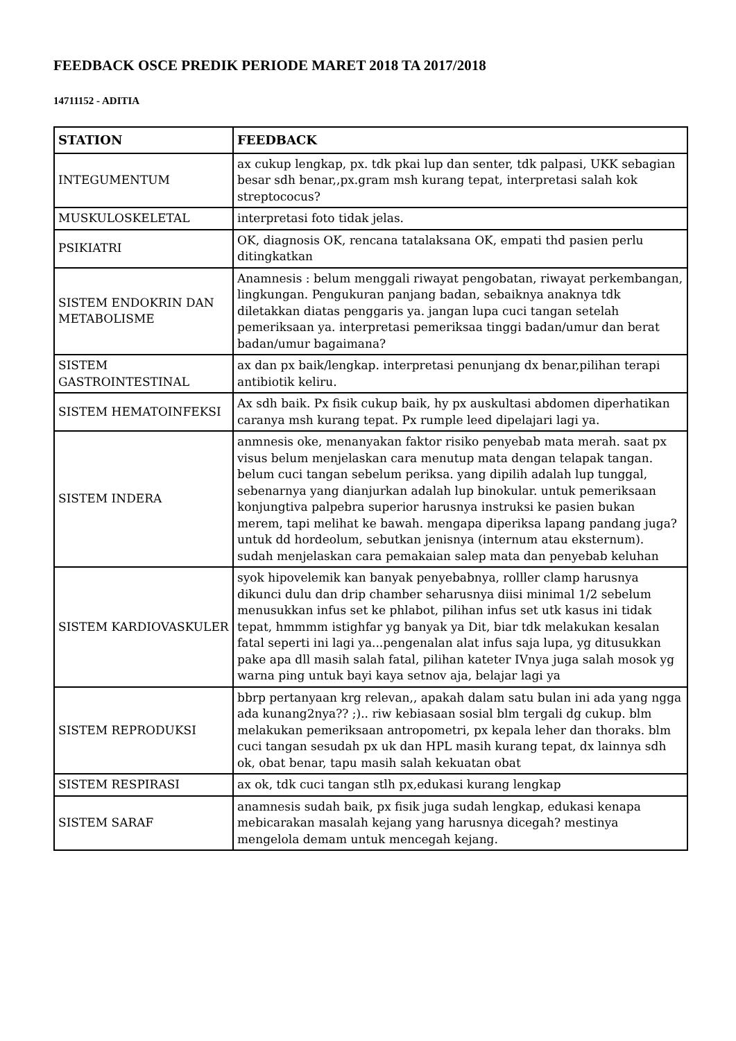FEEDBACK OSCE PREDIK PERIODE MARET 2018 TA 2017/2018
14711152 - ADITIA
| STATION | FEEDBACK |
| --- | --- |
| INTEGUMENTUM | ax cukup lengkap, px. tdk pkai lup dan senter, tdk palpasi, UKK sebagian besar sdh benar,,px.gram msh kurang tepat, interpretasi salah kok streptococus? |
| MUSKULOSKELETAL | interpretasi foto tidak jelas. |
| PSIKIATRI | OK, diagnosis OK, rencana tatalaksana OK, empati thd pasien perlu ditingkatkan |
| SISTEM ENDOKRIN DAN METABOLISME | Anamnesis : belum menggali riwayat pengobatan, riwayat perkembangan, lingkungan. Pengukuran panjang badan, sebaiknya anaknya tdk diletakkan diatas penggaris ya. jangan lupa cuci tangan setelah pemeriksaan ya. interpretasi pemeriksaa tinggi badan/umur dan berat badan/umur bagaimana? |
| SISTEM GASTROINTESTINAL | ax dan px baik/lengkap. interpretasi penunjang dx benar,pilihan terapi antibiotik keliru. |
| SISTEM HEMATOINFEKSI | Ax sdh baik. Px fisik cukup baik, hy px auskultasi abdomen diperhatikan caranya msh kurang tepat. Px rumple leed dipelajari lagi ya. |
| SISTEM INDERA | anmnesis oke, menanyakan faktor risiko penyebab mata merah. saat px visus belum menjelaskan cara menutup mata dengan telapak tangan. belum cuci tangan sebelum periksa. yang dipilih adalah lup tunggal, sebenarnya yang dianjurkan adalah lup binokular. untuk pemeriksaan konjungtiva palpebra superior harusnya instruksi ke pasien bukan merem, tapi melihat ke bawah. mengapa diperiksa lapang pandang juga? untuk dd hordeolum, sebutkan jenisnya (internum atau eksternum). sudah menjelaskan cara pemakaian salep mata dan penyebab keluhan |
| SISTEM KARDIOVASKULER | syok hipovelemik kan banyak penyebabnya, rolller clamp harusnya dikunci dulu dan drip chamber seharusnya diisi minimal 1/2 sebelum menusukkan infus set ke phlabot, pilihan infus set utk kasus ini tidak tepat, hmmmm istighfar yg banyak ya Dit, biar tdk melakukan kesalan fatal seperti ini lagi ya...pengenalan alat infus saja lupa, yg ditusukkan pake apa dll masih salah fatal, pilihan kateter IVnya juga salah mosok yg warna ping untuk bayi kaya setnov aja, belajar lagi ya |
| SISTEM REPRODUKSI | bbrp pertanyaan krg relevan,, apakah dalam satu bulan ini ada yang ngga ada kunang2nya?? ;).. riw kebiasaan sosial blm tergali dg cukup. blm melakukan pemeriksaan antropometri, px kepala leher dan thoraks. blm cuci tangan sesudah px uk dan HPL masih kurang tepat, dx lainnya sdh ok, obat benar, tapu masih salah kekuatan obat |
| SISTEM RESPIRASI | ax ok, tdk cuci tangan stlh px,edukasi kurang lengkap |
| SISTEM SARAF | anamnesis sudah baik, px fisik juga sudah lengkap, edukasi kenapa mebicarakan masalah kejang yang harusnya dicegah? mestinya mengelola demam untuk mencegah kejang. |